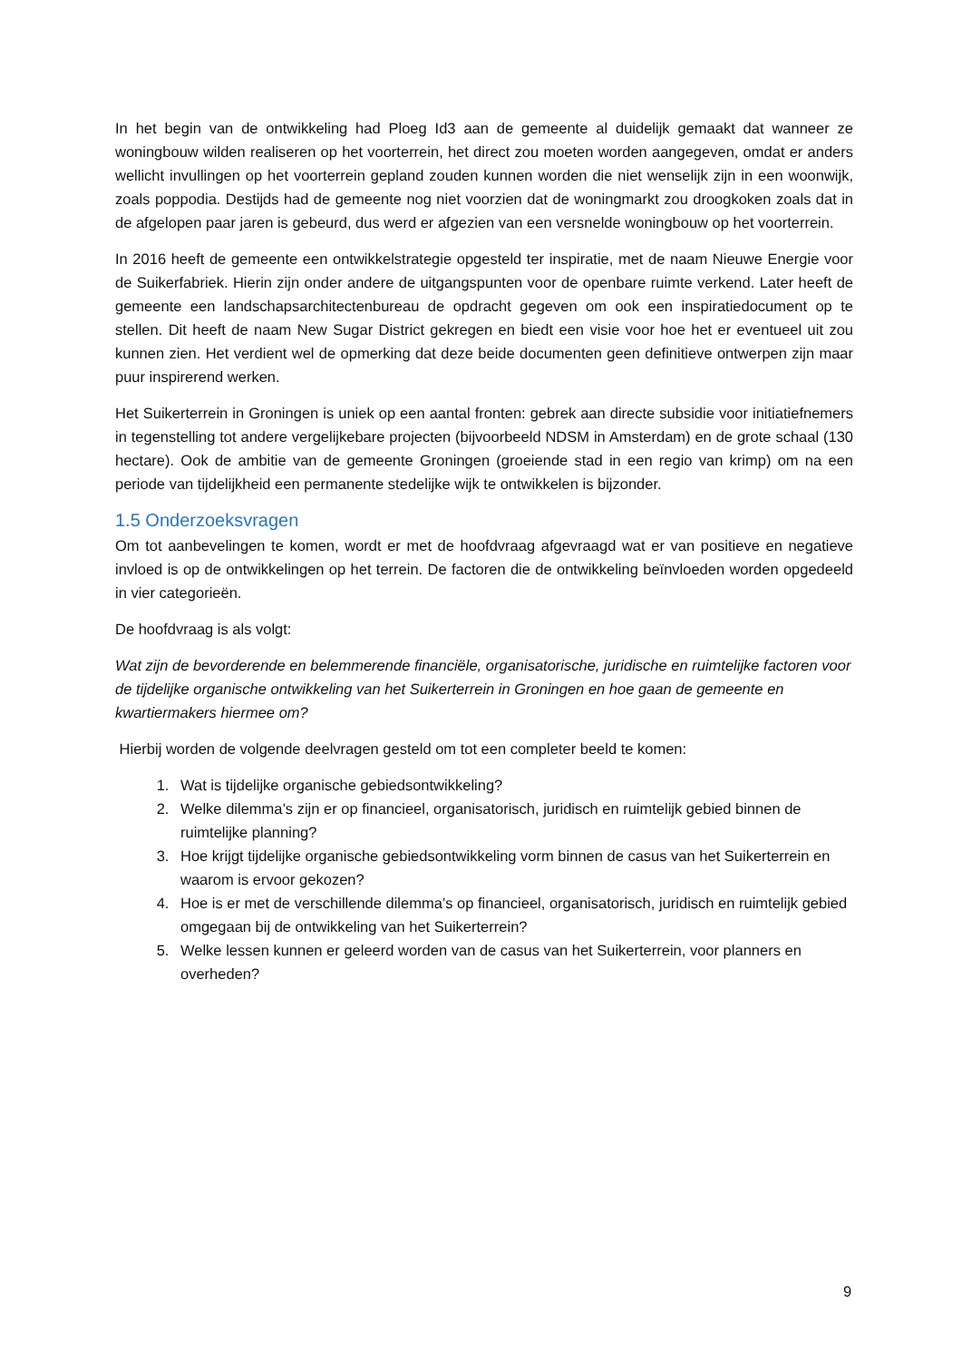In het begin van de ontwikkeling had Ploeg Id3 aan de gemeente al duidelijk gemaakt dat wanneer ze woningbouw wilden realiseren op het voorterrein, het direct zou moeten worden aangegeven, omdat er anders wellicht invullingen op het voorterrein gepland zouden kunnen worden die niet wenselijk zijn in een woonwijk, zoals poppodia. Destijds had de gemeente nog niet voorzien dat de woningmarkt zou droogkoken zoals dat in de afgelopen paar jaren is gebeurd, dus werd er afgezien van een versnelde woningbouw op het voorterrein.
In 2016 heeft de gemeente een ontwikkelstrategie opgesteld ter inspiratie, met de naam Nieuwe Energie voor de Suikerfabriek. Hierin zijn onder andere de uitgangspunten voor de openbare ruimte verkend. Later heeft de gemeente een landschapsarchitectenbureau de opdracht gegeven om ook een inspiratiedocument op te stellen. Dit heeft de naam New Sugar District gekregen en biedt een visie voor hoe het er eventueel uit zou kunnen zien. Het verdient wel de opmerking dat deze beide documenten geen definitieve ontwerpen zijn maar puur inspirerend werken.
Het Suikerterrein in Groningen is uniek op een aantal fronten: gebrek aan directe subsidie voor initiatiefnemers in tegenstelling tot andere vergelijkebare projecten (bijvoorbeeld NDSM in Amsterdam) en de grote schaal (130 hectare). Ook de ambitie van de gemeente Groningen (groeiende stad in een regio van krimp) om na een periode van tijdelijkheid een permanente stedelijke wijk te ontwikkelen is bijzonder.
1.5 Onderzoeksvragen
Om tot aanbevelingen te komen, wordt er met de hoofdvraag afgevraagd wat er van positieve en negatieve invloed is op de ontwikkelingen op het terrein. De factoren die de ontwikkeling beïnvloeden worden opgedeeld in vier categorieën.
De hoofdvraag is als volgt:
Wat zijn de bevorderende en belemmerende financiële, organisatorische, juridische en ruimtelijke factoren voor de tijdelijke organische ontwikkeling van het Suikerterrein in Groningen en hoe gaan de gemeente en kwartiermakers hiermee om?
Hierbij worden de volgende deelvragen gesteld om tot een completer beeld te komen:
1. Wat is tijdelijke organische gebiedsontwikkeling?
2. Welke dilemma’s zijn er op financieel, organisatorisch, juridisch en ruimtelijk gebied binnen de ruimtelijke planning?
3. Hoe krijgt tijdelijke organische gebiedsontwikkeling vorm binnen de casus van het Suikerterrein en waarom is ervoor gekozen?
4. Hoe is er met de verschillende dilemma’s op financieel, organisatorisch, juridisch en ruimtelijk gebied omgegaan bij de ontwikkeling van het Suikerterrein?
5. Welke lessen kunnen er geleerd worden van de casus van het Suikerterrein, voor planners en overheden?
9